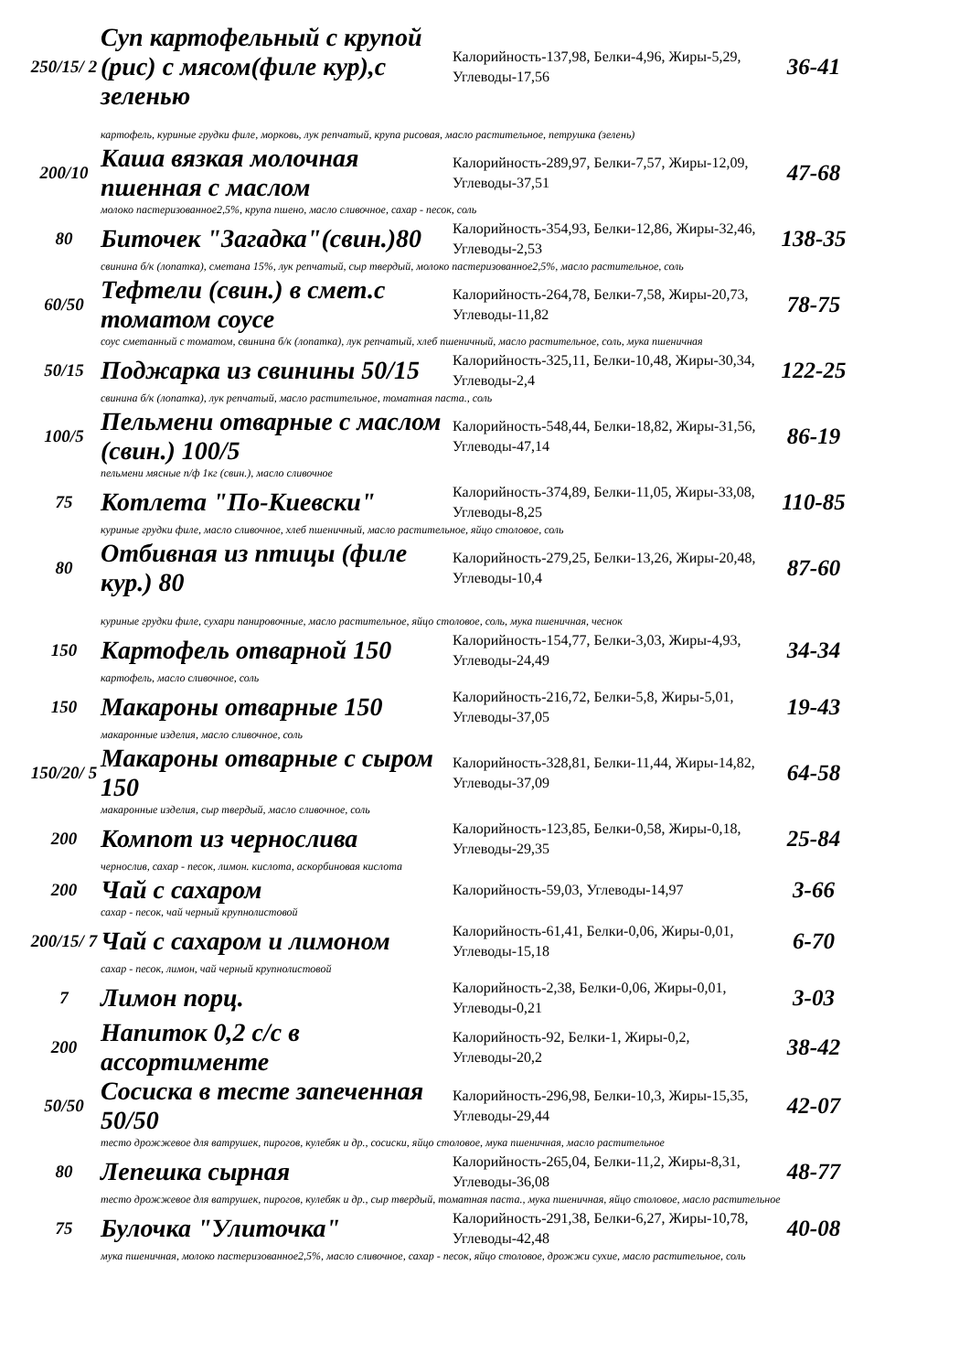| 250/15/ 2 | Суп картофельный с крупой (рис) с мясом(филе кур),с зеленью | Калорийность-137,98, Белки-4,96, Жиры-5,29, Углеводы-17,56 | 36-41 |
| | картофель, куриные грудки филе, морковь, лук репчатый, крупа рисовая, масло растительное, петрушка (зелень) | | |
| 200/10 | Каша вязкая молочная пшенная с маслом | Калорийность-289,97, Белки-7,57, Жиры-12,09, Углеводы-37,51 | 47-68 |
| | молоко пастеризованное2,5%, крупа пшено, масло сливочное, сахар - песок, соль | | |
| 80 | Биточек "Загадка"(свин.)80 | Калорийность-354,93, Белки-12,86, Жиры-32,46, Углеводы-2,53 | 138-35 |
| | свинина б/к (лопатка), сметана 15%, лук репчатый, сыр твердый, молоко пастеризованное2,5%, масло растительное, соль | | |
| 60/50 | Тефтели (свин.) в смет.с томатом соусе | Калорийность-264,78, Белки-7,58, Жиры-20,73, Углеводы-11,82 | 78-75 |
| | соус сметанный с томатом, свинина б/к (лопатка), лук репчатый, хлеб пшеничный, масло растительное, соль, мука пшеничная | | |
| 50/15 | Поджарка из свинины 50/15 | Калорийность-325,11, Белки-10,48, Жиры-30,34, Углеводы-2,4 | 122-25 |
| | свинина б/к (лопатка), лук репчатый, масло растительное, томатная паста., соль | | |
| 100/5 | Пельмени отварные с маслом (свин.) 100/5 | Калорийность-548,44, Белки-18,82, Жиры-31,56, Углеводы-47,14 | 86-19 |
| | пельмени мясные п/ф 1кг (свин.), масло сливочное | | |
| 75 | Котлета "По-Киевски" | Калорийность-374,89, Белки-11,05, Жиры-33,08, Углеводы-8,25 | 110-85 |
| | куриные грудки филе, масло сливочное, хлеб пшеничный, масло растительное, яйцо столовое, соль | | |
| 80 | Отбивная из птицы (филе кур.) 80 | Калорийность-279,25, Белки-13,26, Жиры-20,48, Углеводы-10,4 | 87-60 |
| | куриные грудки филе, сухари панировочные, масло растительное, яйцо столовое, соль, мука пшеничная, чеснок | | |
| 150 | Картофель отварной 150 | Калорийность-154,77, Белки-3,03, Жиры-4,93, Углеводы-24,49 | 34-34 |
| | картофель, масло сливочное, соль | | |
| 150 | Макароны отварные 150 | Калорийность-216,72, Белки-5,8, Жиры-5,01, Углеводы-37,05 | 19-43 |
| | макаронные изделия, масло сливочное, соль | | |
| 150/20/ 5 | Макароны отварные с сыром 150 | Калорийность-328,81, Белки-11,44, Жиры-14,82, Углеводы-37,09 | 64-58 |
| | макаронные изделия, сыр твердый, масло сливочное, соль | | |
| 200 | Компот из чернослива | Калорийность-123,85, Белки-0,58, Жиры-0,18, Углеводы-29,35 | 25-84 |
| | чернослив, сахар - песок, лимон. кислота, аскорбиновая кислота | | |
| 200 | Чай с сахаром | Калорийность-59,03, Углеводы-14,97 | 3-66 |
| | сахар - песок, чай черный крупнолистовой | | |
| 200/15/ 7 | Чай с сахаром и лимоном | Калорийность-61,41, Белки-0,06, Жиры-0,01, Углеводы-15,18 | 6-70 |
| | сахар - песок, лимон, чай черный крупнолистовой | | |
| 7 | Лимон порц. | Калорийность-2,38, Белки-0,06, Жиры-0,01, Углеводы-0,21 | 3-03 |
| 200 | Напиток 0,2 с/с в ассортименте | Калорийность-92, Белки-1, Жиры-0,2, Углеводы-20,2 | 38-42 |
| 50/50 | Сосиска в тесте запеченная 50/50 | Калорийность-296,98, Белки-10,3, Жиры-15,35, Углеводы-29,44 | 42-07 |
| | тесто дрожжевое для ватрушек, пирогов, кулебяк и др., сосиски, яйцо столовое, мука пшеничная, масло растительное | | |
| 80 | Лепешка сырная | Калорийность-265,04, Белки-11,2, Жиры-8,31, Углеводы-36,08 | 48-77 |
| | тесто дрожжевое для ватрушек, пирогов, кулебяк и др., сыр твердый, томатная паста., мука пшеничная, яйцо столовое, масло растительное | | |
| 75 | Булочка "Улиточка" | Калорийность-291,38, Белки-6,27, Жиры-10,78, Углеводы-42,48 | 40-08 |
| | мука пшеничная, молоко пастеризованное2,5%, масло сливочное, сахар - песок, яйцо столовое, дрожжи сухие, масло растительное, соль | | |